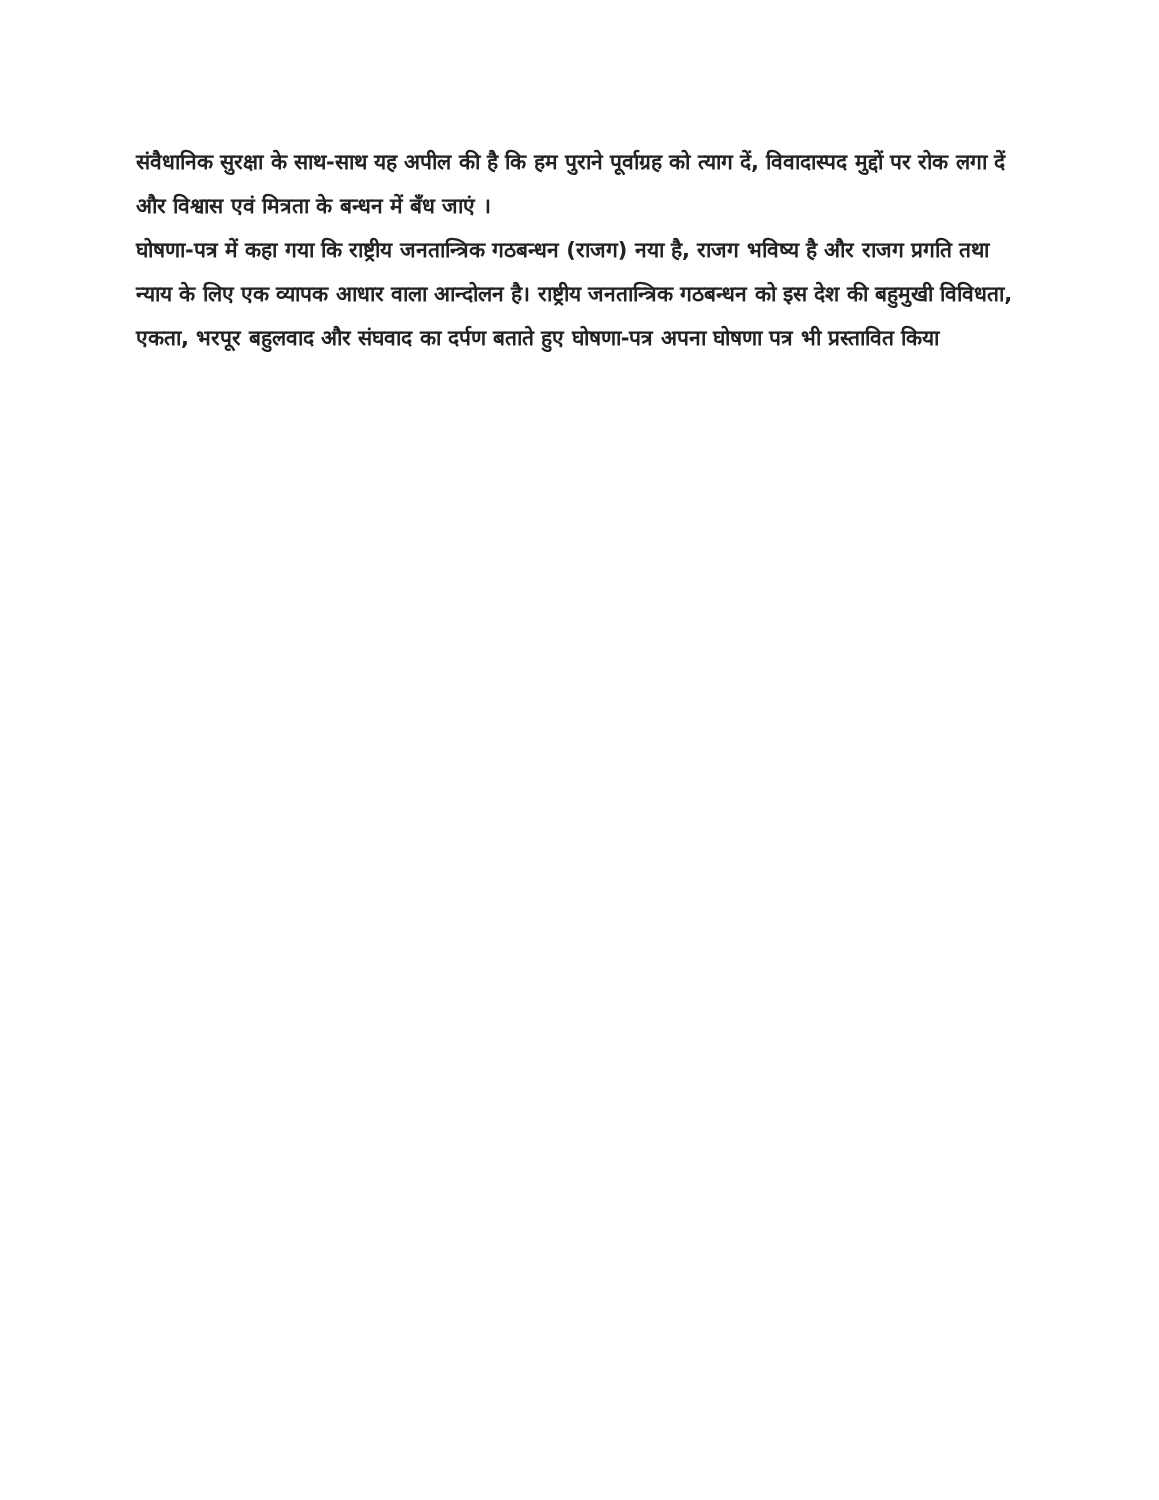संवैधानिक सुरक्षा के साथ-साथ यह अपील की है कि हम पुराने पूर्वाग्रह को त्याग दें, विवादास्पद मुद्दों पर रोक लगा दें और विश्वास एवं मित्रता के बन्धन में बँध जाएं ।
घोषणा-पत्र में कहा गया कि राष्ट्रीय जनतान्त्रिक गठबन्धन (राजग) नया है, राजग भविष्य है और राजग प्रगति तथा न्याय के लिए एक व्यापक आधार वाला आन्दोलन है। राष्ट्रीय जनतान्त्रिक गठबन्धन को इस देश की बहुमुखी विविधता, एकता, भरपूर बहुलवाद और संघवाद का दर्पण बताते हुए घोषणा-पत्र अपना घोषणा पत्र भी प्रस्तावित किया